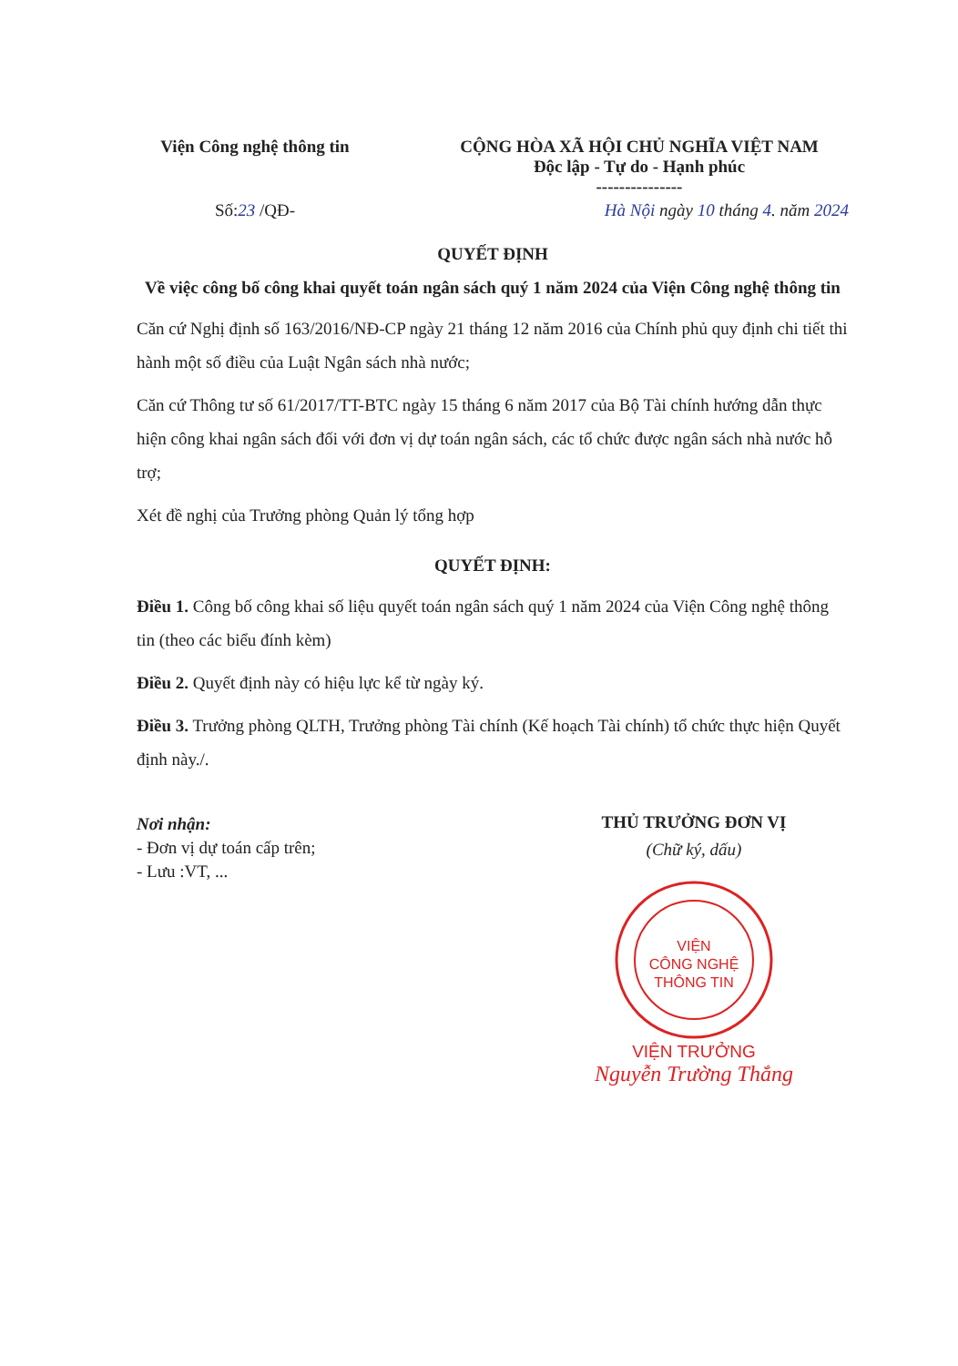Viện Công nghệ thông tin
CỘNG HÒA XÃ HỘI CHỦ NGHĨA VIỆT NAM
Độc lập - Tự do - Hạnh phúc
---------------
Số:23 /QĐ- Hà Nội ngày 10 tháng 4. năm 2024
QUYẾT ĐỊNH
Về việc công bố công khai quyết toán ngân sách quý 1 năm 2024 của Viện Công nghệ thông tin
Căn cứ Nghị định số 163/2016/NĐ-CP ngày 21 tháng 12 năm 2016 của Chính phủ quy định chi tiết thi hành một số điều của Luật Ngân sách nhà nước;
Căn cứ Thông tư số 61/2017/TT-BTC ngày 15 tháng 6 năm 2017 của Bộ Tài chính hướng dẫn thực hiện công khai ngân sách đối với đơn vị dự toán ngân sách, các tổ chức được ngân sách nhà nước hỗ trợ;
Xét đề nghị của Trưởng phòng Quản lý tổng hợp
QUYẾT ĐỊNH:
Điều 1. Công bố công khai số liệu quyết toán ngân sách quý 1 năm 2024 của Viện Công nghệ thông tin (theo các biểu đính kèm)
Điều 2. Quyết định này có hiệu lực kể từ ngày ký.
Điều 3. Trưởng phòng QLTH, Trưởng phòng Tài chính (Kế hoạch Tài chính) tổ chức thực hiện Quyết định này./.
Nơi nhận:
- Đơn vị dự toán cấp trên;
- Lưu :VT, ...
THỦ TRƯỞNG ĐƠN VỊ
(Chữ ký, dấu)
VIỆN
CÔNG NGHỆ
THÔNG TIN
VIỆN TRƯỞNG
Nguyễn Trường Thắng